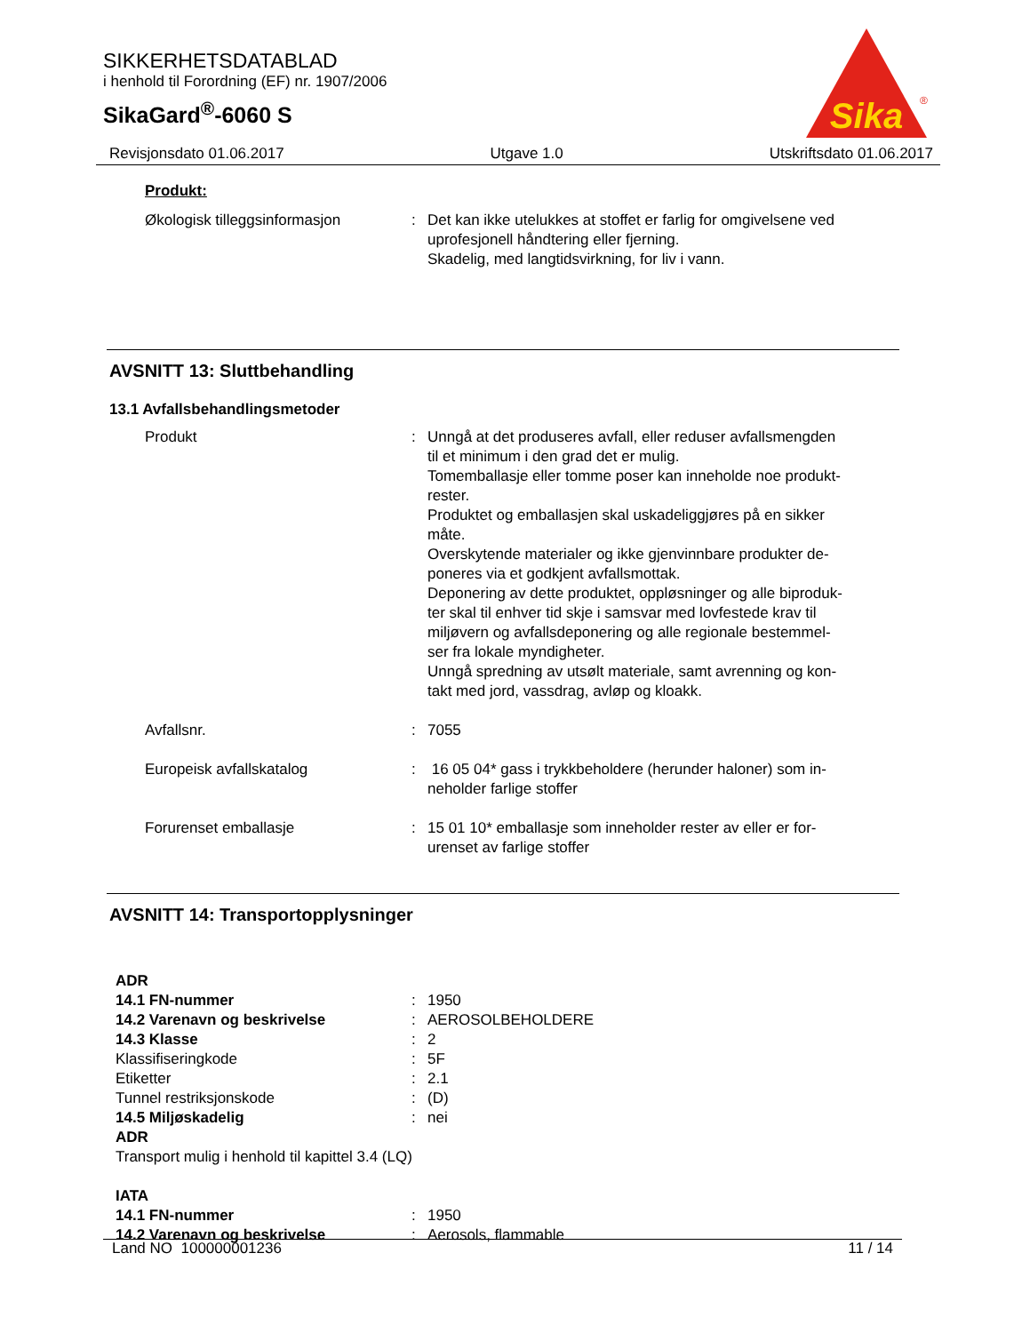SIKKERHETSDATABLAD
i henhold til Forordning (EF) nr. 1907/2006
SikaGard<sup>®</sup>-6060 S
Sika
®
Revisjonsdato 01.06.2017 Utgave 1.0 Utskriftsdato 01.06.2017
Produkt:
| Økologisk tilleggsinformasjon | : | Det kan ikke utelukkes at stoffet er farlig for omgivelsene ved uprofesjonell håndtering eller fjerning. Skadelig, med langtidsvirkning, for liv i vann. |
AVSNITT 13: Sluttbehandling
13.1 Avfallsbehandlingsmetoder
| Produkt | : | Unngå at det produseres avfall, eller reduser avfallsmengden til et minimum i den grad det er mulig. Tomemballasje eller tomme poser kan inneholde noe produkt- rester. Produktet og emballasjen skal uskadeliggjøres på en sikker måte. Overskytende materialer og ikke gjenvinnbare produkter de- poneres via et godkjent avfallsmottak. Deponering av dette produktet, oppløsninger og alle biproduk- ter skal til enhver tid skje i samsvar med lovfestede krav til miljøvern og avfallsdeponering og alle regionale bestemmel- ser fra lokale myndigheter. Unngå spredning av utsølt materiale, samt avrenning og kon- takt med jord, vassdrag, avløp og kloakk. |
| Avfallsnr. | : | 7055 |
| Europeisk avfallskatalog | : | 16 05 04* gass i trykkbeholdere (herunder haloner) som in- neholder farlige stoffer |
| Forurenset emballasje | : | 15 01 10* emballasje som inneholder rester av eller er for- urenset av farlige stoffer |
AVSNITT 14: Transportopplysninger
| ADR | | |
| 14.1 FN-nummer | : | 1950 |
| 14.2 Varenavn og beskrivelse | : | AEROSOLBEHOLDERE |
| 14.3 Klasse | : | 2 |
| Klassifiseringkode | : | 5F |
| Etiketter | : | 2.1 |
| Tunnel restriksjonskode | : | (D) |
| 14.5 Miljøskadelig | : | nei |
| ADR | | |
| Transport mulig i henhold til kapittel 3.4 (LQ) | | |
| IATA | | |
| 14.1 FN-nummer | : | 1950 |
| 14.2 Varenavn og beskrivelse | : | Aerosols, flammable |
Land NO 100000001236 11 / 14